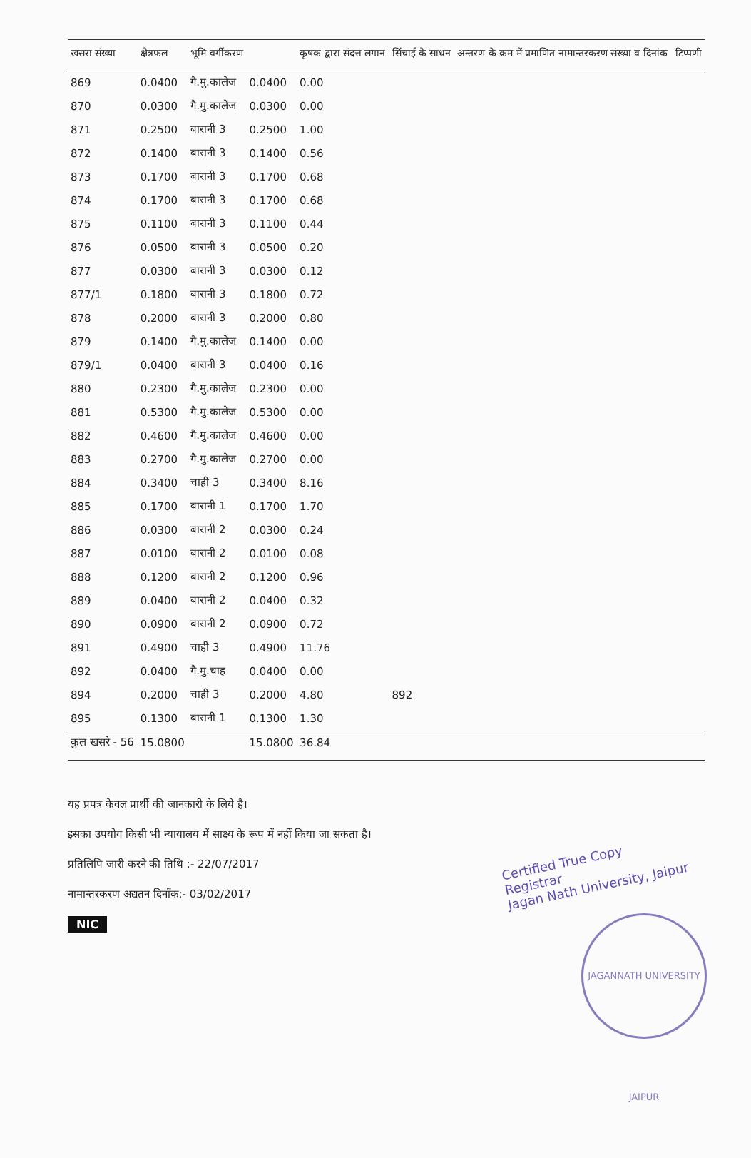| खसरा संख्या | क्षेत्रफल | भूमि वर्गीकरण | | कृषक द्वारा संदत्त लगान | सिंचाई के साधन | अन्तरण के क्रम में प्रमाणित नामान्तरकरण संख्या व दिनांक | टिप्पणी |
| --- | --- | --- | --- | --- | --- | --- | --- |
| 869 | 0.0400 | गै.मु.कालेज | 0.0400 | 0.00 | | | |
| 870 | 0.0300 | गै.मु.कालेज | 0.0300 | 0.00 | | | |
| 871 | 0.2500 | बारानी 3 | 0.2500 | 1.00 | | | |
| 872 | 0.1400 | बारानी 3 | 0.1400 | 0.56 | | | |
| 873 | 0.1700 | बारानी 3 | 0.1700 | 0.68 | | | |
| 874 | 0.1700 | बारानी 3 | 0.1700 | 0.68 | | | |
| 875 | 0.1100 | बारानी 3 | 0.1100 | 0.44 | | | |
| 876 | 0.0500 | बारानी 3 | 0.0500 | 0.20 | | | |
| 877 | 0.0300 | बारानी 3 | 0.0300 | 0.12 | | | |
| 877/1 | 0.1800 | बारानी 3 | 0.1800 | 0.72 | | | |
| 878 | 0.2000 | बारानी 3 | 0.2000 | 0.80 | | | |
| 879 | 0.1400 | गै.मु.कालेज | 0.1400 | 0.00 | | | |
| 879/1 | 0.0400 | बारानी 3 | 0.0400 | 0.16 | | | |
| 880 | 0.2300 | गै.मु.कालेज | 0.2300 | 0.00 | | | |
| 881 | 0.5300 | गै.मु.कालेज | 0.5300 | 0.00 | | | |
| 882 | 0.4600 | गै.मु.कालेज | 0.4600 | 0.00 | | | |
| 883 | 0.2700 | गै.मु.कालेज | 0.2700 | 0.00 | | | |
| 884 | 0.3400 | चाही 3 | 0.3400 | 8.16 | | | |
| 885 | 0.1700 | बारानी 1 | 0.1700 | 1.70 | | | |
| 886 | 0.0300 | बारानी 2 | 0.0300 | 0.24 | | | |
| 887 | 0.0100 | बारानी 2 | 0.0100 | 0.08 | | | |
| 888 | 0.1200 | बारानी 2 | 0.1200 | 0.96 | | | |
| 889 | 0.0400 | बारानी 2 | 0.0400 | 0.32 | | | |
| 890 | 0.0900 | बारानी 2 | 0.0900 | 0.72 | | | |
| 891 | 0.4900 | चाही 3 | 0.4900 | 11.76 | | | |
| 892 | 0.0400 | गै.मु.चाह | 0.0400 | 0.00 | | | |
| 894 | 0.2000 | चाही 3 | 0.2000 | 4.80 | 892 | | |
| 895 | 0.1300 | बारानी 1 | 0.1300 | 1.30 | | | |
| कुल खसरे - 56 | 15.0800 | | 15.0800 | 36.84 | | | |
यह प्रपत्र केवल प्रार्थी की जानकारी के लिये है।
इसका उपयोग किसी भी न्यायालय में साक्ष्य के रूप में नहीं किया जा सकता है।
प्रतिलिपि जारी करने की तिथि :- 22/07/2017
नामान्तरकरण अद्यतन दिनाँक:- 03/02/2017
NIC
Certified True Copy
Registrar
Jagan Nath University, Jaipur
JAGANNATH UNIVERSITY JAIPUR